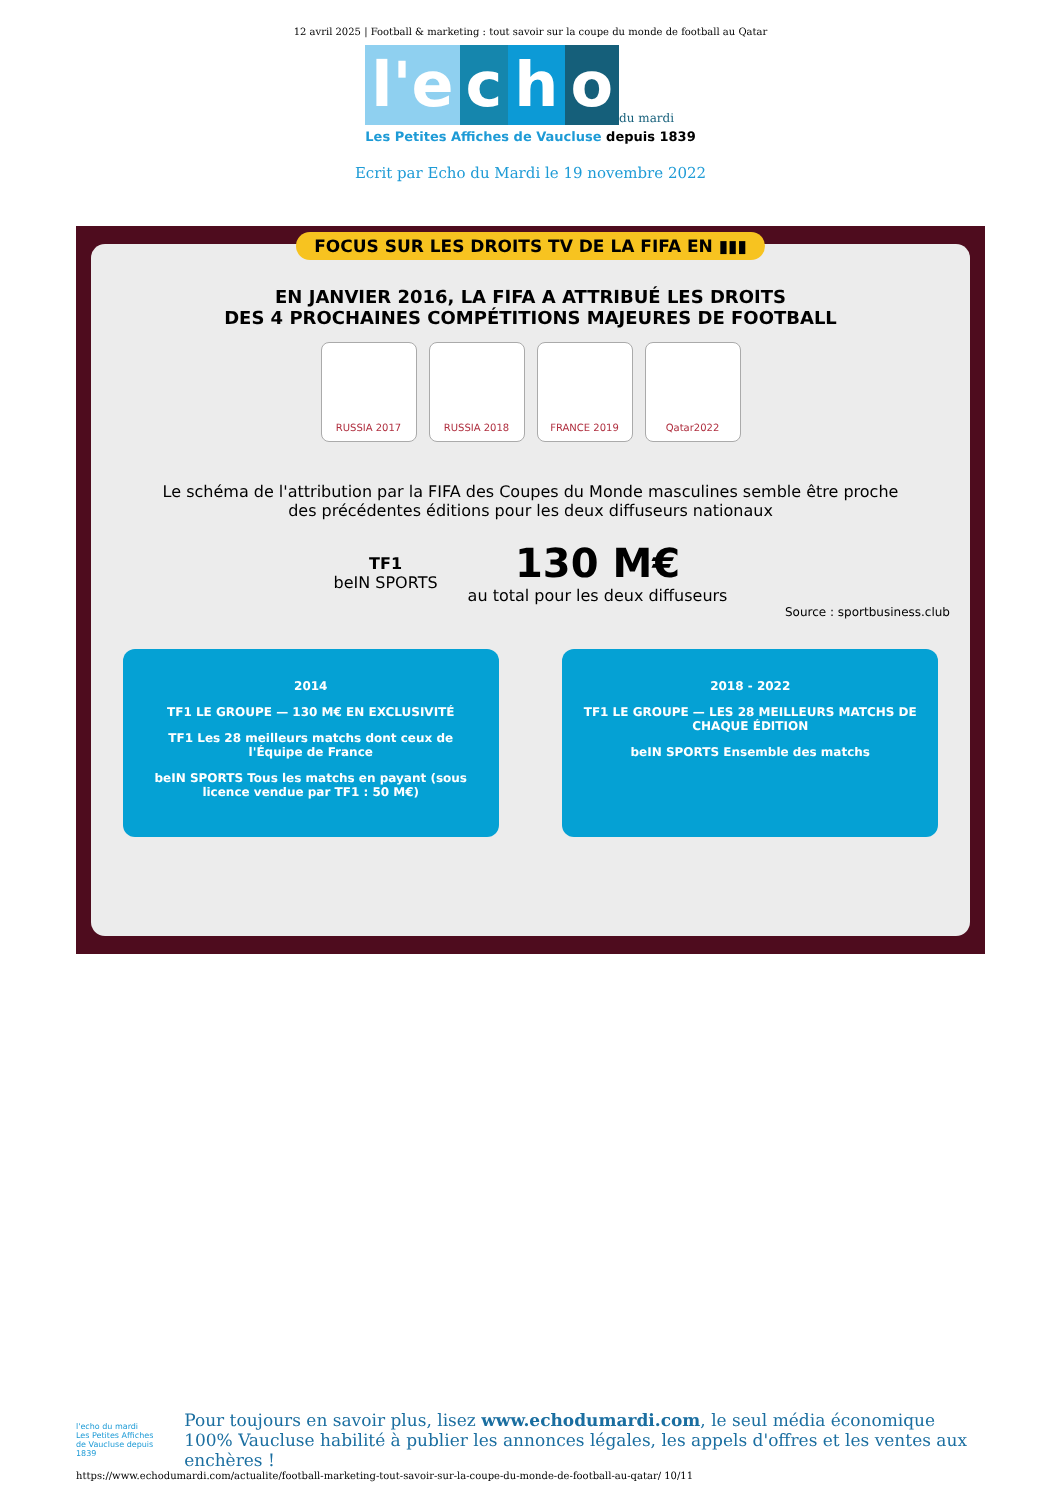12 avril 2025 | Football & marketing : tout savoir sur la coupe du monde de football au Qatar
l'e c h o du mardi
Les Petites Affiches de Vaucluse depuis 1839
Ecrit par Echo du Mardi le 19 novembre 2022
FOCUS SUR LES DROITS TV DE LA FIFA EN ▮▮▮
EN JANVIER 2016, LA FIFA A ATTRIBUÉ LES DROITS
DES 4 PROCHAINES COMPÉTITIONS MAJEURES DE FOOTBALL
RUSSIA 2017 RUSSIA 2018 FRANCE 2019 Qatar2022
Le schéma de l'attribution par la FIFA des Coupes du Monde masculines semble être proche des précédentes éditions pour les deux diffuseurs nationaux
TF1
beIN SPORTS
130 M€
au total pour les deux diffuseurs
Source : sportbusiness.club
2014
TF1 LE GROUPE — 130 M€ EN EXCLUSIVITÉ
TF1 Les 28 meilleurs matchs dont ceux de l'Équipe de France
beIN SPORTS Tous les matchs en payant (sous licence vendue par TF1 : 50 M€)
2018 - 2022
TF1 LE GROUPE — LES 28 MEILLEURS MATCHS DE CHAQUE ÉDITION
beIN SPORTS Ensemble des matchs
l'echo du mardi
Les Petites Affiches de Vaucluse depuis 1839
Pour toujours en savoir plus, lisez www.echodumardi.com, le seul média économique 100% Vaucluse habilité à publier les annonces légales, les appels d'offres et les ventes aux enchères !
https://www.echodumardi.com/actualite/football-marketing-tout-savoir-sur-la-coupe-du-monde-de-football-au-qatar/ 10/11